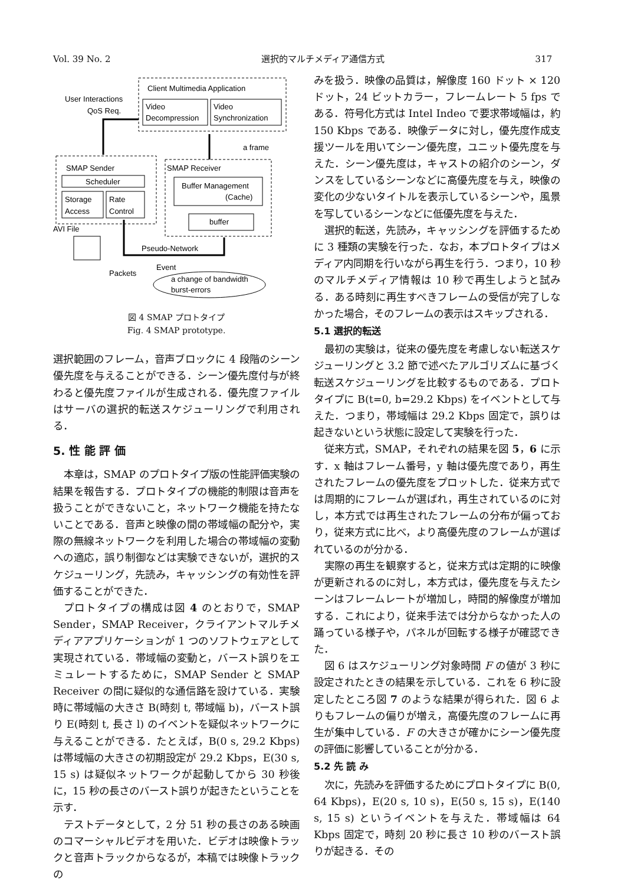Vol. 39 No. 2 選択的マルチメディア通信方式 317
Client Multimedia Application
Video
Decompression
Video
Synchronization
User Interactions
QoS Req.
SMAP Sender
Scheduler
Storage
Access
Rate
Control
SMAP Receiver
Buffer Management
(Cache)
buffer
a frame
AVI File
Pseudo-Network
Packets
Event
a change of bandwidth
burst-errors
図 4 SMAP プロトタイプ
Fig. 4 SMAP prototype.
選択範囲のフレーム，音声ブロックに 4 段階のシーン優先度を与えることができる．シーン優先度付与が終わると優先度ファイルが生成される．優先度ファイルはサーバの選択的転送スケジューリングで利用される．
5. 性 能 評 価
本章は，SMAP のプロトタイプ版の性能評価実験の結果を報告する．プロトタイプの機能的制限は音声を扱うことができないこと，ネットワーク機能を持たないことである．音声と映像の間の帯域幅の配分や，実際の無線ネットワークを利用した場合の帯域幅の変動への適応，誤り制御などは実験できないが，選択的スケジューリング，先読み，キャッシングの有効性を評価することができた．
プロトタイプの構成は図 4 のとおりで，SMAP Sender，SMAP Receiver，クライアントマルチメディアアプリケーションが 1 つのソフトウェアとして実現されている．帯域幅の変動と，バースト誤りをエミュレートするために，SMAP Sender と SMAP Receiver の間に疑似的な通信路を設けている．実験時に帯域幅の大きさ B(時刻 t, 帯域幅 b)，バースト誤り E(時刻 t, 長さ l) のイベントを疑似ネットワークに与えることができる．たとえば，B(0 s, 29.2 Kbps) は帯域幅の大きさの初期設定が 29.2 Kbps，E(30 s, 15 s) は疑似ネットワークが起動してから 30 秒後に，15 秒の長さのバースト誤りが起きたということを示す．
テストデータとして，2 分 51 秒の長さのある映画のコマーシャルビデオを用いた．ビデオは映像トラックと音声トラックからなるが，本稿では映像トラックの
みを扱う．映像の品質は，解像度 160 ドット × 120 ドット，24 ビットカラー，フレームレート 5 fps である．符号化方式は Intel Indeo で要求帯域幅は，約 150 Kbps である．映像データに対し，優先度作成支援ツールを用いてシーン優先度，ユニット優先度を与えた．シーン優先度は，キャストの紹介のシーン，ダンスをしているシーンなどに高優先度を与え，映像の変化の少ないタイトルを表示しているシーンや，風景を写しているシーンなどに低優先度を与えた．
選択的転送，先読み，キャッシングを評価するために 3 種類の実験を行った．なお，本プロトタイプはメディア内同期を行いながら再生を行う．つまり，10 秒のマルチメディア情報は 10 秒で再生しようと試みる．ある時刻に再生すべきフレームの受信が完了しなかった場合，そのフレームの表示はスキップされる．
5.1 選択的転送
最初の実験は，従来の優先度を考慮しない転送スケジューリングと 3.2 節で述べたアルゴリズムに基づく転送スケジューリングを比較するものである．プロトタイプに B(t=0, b=29.2 Kbps) をイベントとして与えた．つまり，帯域幅は 29.2 Kbps 固定で，誤りは起きないという状態に設定して実験を行った．
従来方式，SMAP，それぞれの結果を図 5，6 に示す．x 軸はフレーム番号，y 軸は優先度であり，再生されたフレームの優先度をプロットした．従来方式では周期的にフレームが選ばれ，再生されているのに対し，本方式では再生されたフレームの分布が偏っており，従来方式に比べ，より高優先度のフレームが選ばれているのが分かる．
実際の再生を観察すると，従来方式は定期的に映像が更新されるのに対し，本方式は，優先度を与えたシーンはフレームレートが増加し，時間的解像度が増加する．これにより，従来手法では分からなかった人の踊っている様子や，パネルが回転する様子が確認できた．
図 6 はスケジューリング対象時間 F の値が 3 秒に設定されたときの結果を示している．これを 6 秒に設定したところ図 7 のような結果が得られた．図 6 よりもフレームの偏りが増え，高優先度のフレームに再生が集中している．F の大きさが確かにシーン優先度の評価に影響していることが分かる．
5.2 先 読 み
次に，先読みを評価するためにプロトタイプに B(0, 64 Kbps)，E(20 s, 10 s)，E(50 s, 15 s)，E(140 s, 15 s) というイベントを与えた．帯域幅は 64 Kbps 固定で，時刻 20 秒に長さ 10 秒のバースト誤りが起きる．その